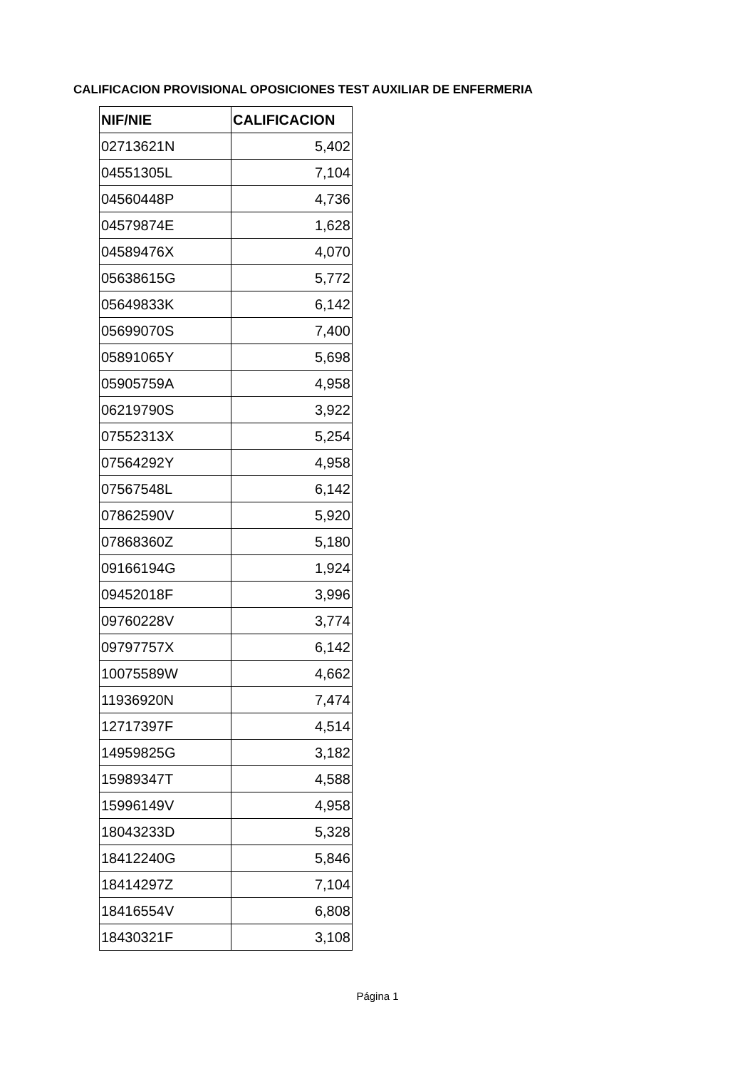CALIFICACION PROVISIONAL OPOSICIONES TEST AUXILIAR DE ENFERMERIA
| NIF/NIE | CALIFICACION |
| --- | --- |
| 02713621N | 5,402 |
| 04551305L | 7,104 |
| 04560448P | 4,736 |
| 04579874E | 1,628 |
| 04589476X | 4,070 |
| 05638615G | 5,772 |
| 05649833K | 6,142 |
| 05699070S | 7,400 |
| 05891065Y | 5,698 |
| 05905759A | 4,958 |
| 06219790S | 3,922 |
| 07552313X | 5,254 |
| 07564292Y | 4,958 |
| 07567548L | 6,142 |
| 07862590V | 5,920 |
| 07868360Z | 5,180 |
| 09166194G | 1,924 |
| 09452018F | 3,996 |
| 09760228V | 3,774 |
| 09797757X | 6,142 |
| 10075589W | 4,662 |
| 11936920N | 7,474 |
| 12717397F | 4,514 |
| 14959825G | 3,182 |
| 15989347T | 4,588 |
| 15996149V | 4,958 |
| 18043233D | 5,328 |
| 18412240G | 5,846 |
| 18414297Z | 7,104 |
| 18416554V | 6,808 |
| 18430321F | 3,108 |
Página 1